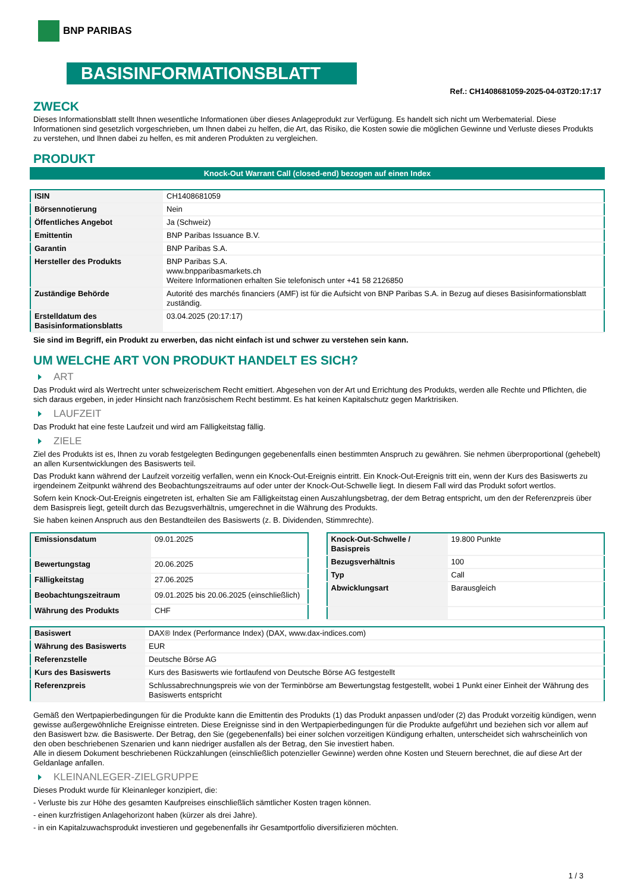BNP PARIBAS
BASISINFORMATIONSBLATT
Ref.: CH1408681059-2025-04-03T20:17:17
ZWECK
Dieses Informationsblatt stellt Ihnen wesentliche Informationen über dieses Anlageprodukt zur Verfügung. Es handelt sich nicht um Werbematerial. Diese Informationen sind gesetzlich vorgeschrieben, um Ihnen dabei zu helfen, die Art, das Risiko, die Kosten sowie die möglichen Gewinne und Verluste dieses Produkts zu verstehen, und Ihnen dabei zu helfen, es mit anderen Produkten zu vergleichen.
PRODUKT
Knock-Out Warrant Call (closed-end) bezogen auf einen Index
| ISIN | CH1408681059 |
| Börsennotierung | Nein |
| Öffentliches Angebot | Ja (Schweiz) |
| Emittentin | BNP Paribas Issuance B.V. |
| Garantin | BNP Paribas S.A. |
| Hersteller des Produkts | BNP Paribas S.A. www.bnpparibasmarkets.ch Weitere Informationen erhalten Sie telefonisch unter +41 58 2126850 |
| Zuständige Behörde | Autorité des marchés financiers (AMF) ist für die Aufsicht von BNP Paribas S.A. in Bezug auf dieses Basisinformationsblatt zuständig. |
| Erstelldatum des Basisinformationsblatts | 03.04.2025 (20:17:17) |
Sie sind im Begriff, ein Produkt zu erwerben, das nicht einfach ist und schwer zu verstehen sein kann.
UM WELCHE ART VON PRODUKT HANDELT ES SICH?
ART
Das Produkt wird als Wertrecht unter schweizerischem Recht emittiert. Abgesehen von der Art und Errichtung des Produkts, werden alle Rechte und Pflichten, die sich daraus ergeben, in jeder Hinsicht nach französischem Recht bestimmt. Es hat keinen Kapitalschutz gegen Marktrisiken.
LAUFZEIT
Das Produkt hat eine feste Laufzeit und wird am Fälligkeitstag fällig.
ZIELE
Ziel des Produkts ist es, Ihnen zu vorab festgelegten Bedingungen gegebenenfalls einen bestimmten Anspruch zu gewähren. Sie nehmen überproportional (gehebelt) an allen Kursentwicklungen des Basiswerts teil.
Das Produkt kann während der Laufzeit vorzeitig verfallen, wenn ein Knock-Out-Ereignis eintritt. Ein Knock-Out-Ereignis tritt ein, wenn der Kurs des Basiswerts zu irgendeinem Zeitpunkt während des Beobachtungszeitraums auf oder unter der Knock-Out-Schwelle liegt. In diesem Fall wird das Produkt sofort wertlos.
Sofern kein Knock-Out-Ereignis eingetreten ist, erhalten Sie am Fälligkeitstag einen Auszahlungsbetrag, der dem Betrag entspricht, um den der Referenzpreis über dem Basispreis liegt, geteilt durch das Bezugsverhältnis, umgerechnet in die Währung des Produkts.
Sie haben keinen Anspruch aus den Bestandteilen des Basiswerts (z. B. Dividenden, Stimmrechte).
| Emissionsdatum | 09.01.2025 |
| Bewertungstag | 20.06.2025 |
| Fälligkeitstag | 27.06.2025 |
| Beobachtungszeitraum | 09.01.2025 bis 20.06.2025 (einschließlich) |
| Währung des Produkts | CHF |
| Knock-Out-Schwelle / Basispreis | 19.800 Punkte |
| Bezugsverhältnis | 100 |
| Typ | Call |
| Abwicklungsart | Barausgleich |
| Basiswert | DAX® Index (Performance Index) (DAX, www.dax-indices.com) |
| Währung des Basiswerts | EUR |
| Referenzstelle | Deutsche Börse AG |
| Kurs des Basiswerts | Kurs des Basiswerts wie fortlaufend von Deutsche Börse AG festgestellt |
| Referenzpreis | Schlussabrechnungspreis wie von der Terminbörse am Bewertungstag festgestellt, wobei 1 Punkt einer Einheit der Währung des Basiswerts entspricht |
Gemäß den Wertpapierbedingungen für die Produkte kann die Emittentin des Produkts (1) das Produkt anpassen und/oder (2) das Produkt vorzeitig kündigen, wenn gewisse außergewöhnliche Ereignisse eintreten. Diese Ereignisse sind in den Wertpapierbedingungen für die Produkte aufgeführt und beziehen sich vor allem auf den Basiswert bzw. die Basiswerte. Der Betrag, den Sie (gegebenenfalls) bei einer solchen vorzeitigen Kündigung erhalten, unterscheidet sich wahrscheinlich von den oben beschriebenen Szenarien und kann niedriger ausfallen als der Betrag, den Sie investiert haben.
Alle in diesem Dokument beschriebenen Rückzahlungen (einschließlich potenzieller Gewinne) werden ohne Kosten und Steuern berechnet, die auf diese Art der Geldanlage anfallen.
KLEINANLEGER-ZIELGRUPPE
Dieses Produkt wurde für Kleinanleger konzipiert, die:
- Verluste bis zur Höhe des gesamten Kaufpreises einschließlich sämtlicher Kosten tragen können.
- einen kurzfristigen Anlagehorizont haben (kürzer als drei Jahre).
- in ein Kapitalzuwachsprodukt investieren und gegebenenfalls ihr Gesamtportfolio diversifizieren möchten.
1 / 3